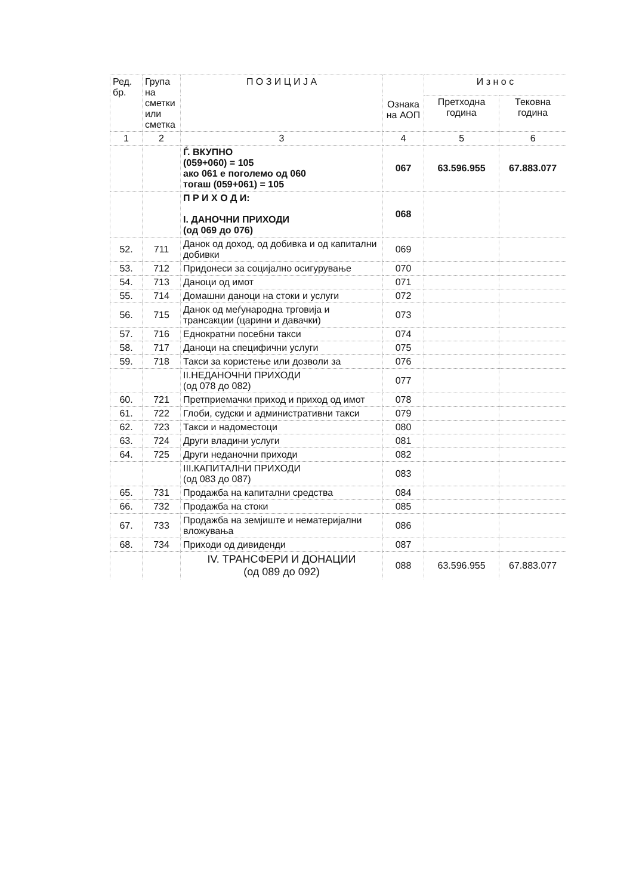| Ред. бр. | Група на сметки или сметка | П О З И Ц И Ј А | Ознака на АОП | И з н о с | |
| --- | --- | --- | --- | --- | --- |
| | | | | Претходна година | Тековна година |
| 1 | 2 | 3 | 4 | 5 | 6 |
| | | Ѓ. ВКУПНО (059+060) = 105 ако 061 е поголемо од 060 тогаш (059+061) = 105 | 067 | 63.596.955 | 67.883.077 |
| | | П Р И Х О Д И: I. ДАНОЧНИ ПРИХОДИ (од 069 до 076) | 068 | | |
| 52. | 711 | Данок од доход, од добивка и од капитални добивки | 069 | | |
| 53. | 712 | Придонеси за социјално осигурување | 070 | | |
| 54. | 713 | Даноци од имот | 071 | | |
| 55. | 714 | Домашни даноци на стоки и услуги | 072 | | |
| 56. | 715 | Данок од меѓународна трговија и трансакции (царини и давачки) | 073 | | |
| 57. | 716 | Еднократни посебни такси | 074 | | |
| 58. | 717 | Даноци на специфични услуги | 075 | | |
| 59. | 718 | Такси за користење или дозволи за | 076 | | |
| | | II.НЕДАНОЧНИ ПРИХОДИ (од 078 до 082) | 077 | | |
| 60. | 721 | Претприемачки приход и приход од имот | 078 | | |
| 61. | 722 | Глоби, судски и административни такси | 079 | | |
| 62. | 723 | Такси и надоместоци | 080 | | |
| 63. | 724 | Други владини услуги | 081 | | |
| 64. | 725 | Други неданочни приходи | 082 | | |
| | | III.КАПИТАЛНИ ПРИХОДИ (од 083 до 087) | 083 | | |
| 65. | 731 | Продажба на капитални средства | 084 | | |
| 66. | 732 | Продажба на стоки | 085 | | |
| 67. | 733 | Продажба на земјиште и нематеријални вложувања | 086 | | |
| 68. | 734 | Приходи од дивиденди | 087 | | |
| | | IV. ТРАНСФЕРИ И ДОНАЦИИ (од 089 до 092) | 088 | 63.596.955 | 67.883.077 |